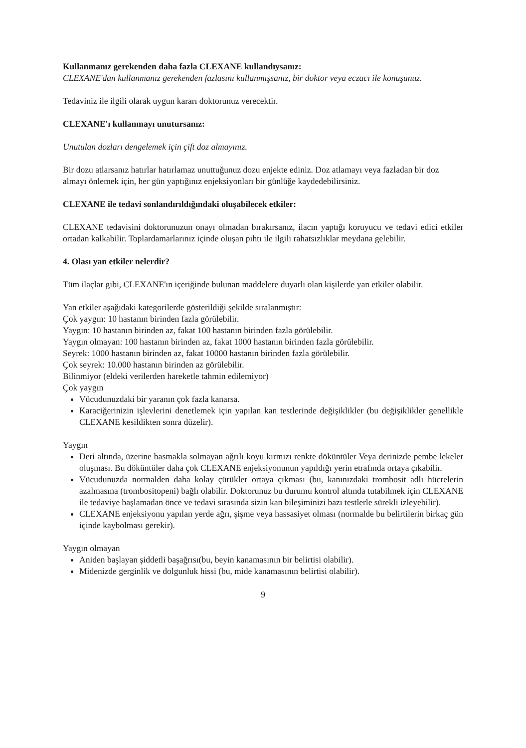Kullanmanız gerekenden daha fazla CLEXANE kullandıysanız:
CLEXANE'dan kullanmanız gerekenden fazlasını kullanmışsanız, bir doktor veya eczacı ile konuşunuz.
Tedaviniz ile ilgili olarak uygun kararı doktorunuz verecektir.
CLEXANE'ı kullanmayı unutursanız:
Unutulan dozları dengelemek için çift doz almayınız.
Bir dozu atlarsanız hatırlar hatırlamaz unuttuğunuz dozu enjekte ediniz. Doz atlamayı veya fazladan bir doz almayı önlemek için, her gün yaptığınız enjeksiyonları bir günlüğe kaydedebilirsiniz.
CLEXANE ile tedavi sonlandırıldığındaki oluşabilecek etkiler:
CLEXANE tedavisini doktorunuzun onayı olmadan bırakırsanız, ilacın yaptığı koruyucu ve tedavi edici etkiler ortadan kalkabilir. Toplardamarlarınız içinde oluşan pıhtı ile ilgili rahatsızlıklar meydana gelebilir.
4. Olası yan etkiler nelerdir?
Tüm ilaçlar gibi, CLEXANE'ın içeriğinde bulunan maddelere duyarlı olan kişilerde yan etkiler olabilir.
Yan etkiler aşağıdaki kategorilerde gösterildiği şekilde sıralanmıştır:
Çok yaygın: 10 hastanın birinden fazla görülebilir.
Yaygın: 10 hastanın birinden az, fakat 100 hastanın birinden fazla görülebilir.
Yaygın olmayan: 100 hastanın birinden az, fakat 1000 hastanın birinden fazla görülebilir.
Seyrek: 1000 hastanın birinden az, fakat 10000 hastanın birinden fazla görülebilir.
Çok seyrek: 10.000 hastanın birinden az görülebilir.
Bilinmiyor (eldeki verilerden hareketle tahmin edilemiyor)
Çok yaygın
Vücudunuzdaki bir yaranın çok fazla kanarsa.
Karaciğerinizin işlevlerini denetlemek için yapılan kan testlerinde değişiklikler (bu değişiklikler genellikle CLEXANE kesildikten sonra düzelir).
Yaygın
Deri altında, üzerine basmakla solmayan ağrılı koyu kırmızı renkte döküntüler Veya derinizde pembe lekeler oluşması. Bu döküntüler daha çok CLEXANE enjeksiyonunun yapıldığı yerin etrafında ortaya çıkabilir.
Vücudunuzda normalden daha kolay çürükler ortaya çıkması (bu, kanınızdaki trombosit adlı hücrelerin azalmasına (trombositopeni) bağlı olabilir. Doktorunuz bu durumu kontrol altında tutabilmek için CLEXANE ile tedaviye başlamadan önce ve tedavi sırasında sizin kan bileşiminizi bazı testlerle sürekli izleyebilir).
CLEXANE enjeksiyonu yapılan yerde ağrı, şişme veya hassasiyet olması (normalde bu belirtilerin birkaç gün içinde kaybolması gerekir).
Yaygın olmayan
Aniden başlayan şiddetli başağrısı(bu, beyin kanamasının bir belirtisi olabilir).
Midenizde gerginlik ve dolgunluk hissi (bu, mide kanamasının belirtisi olabilir).
9